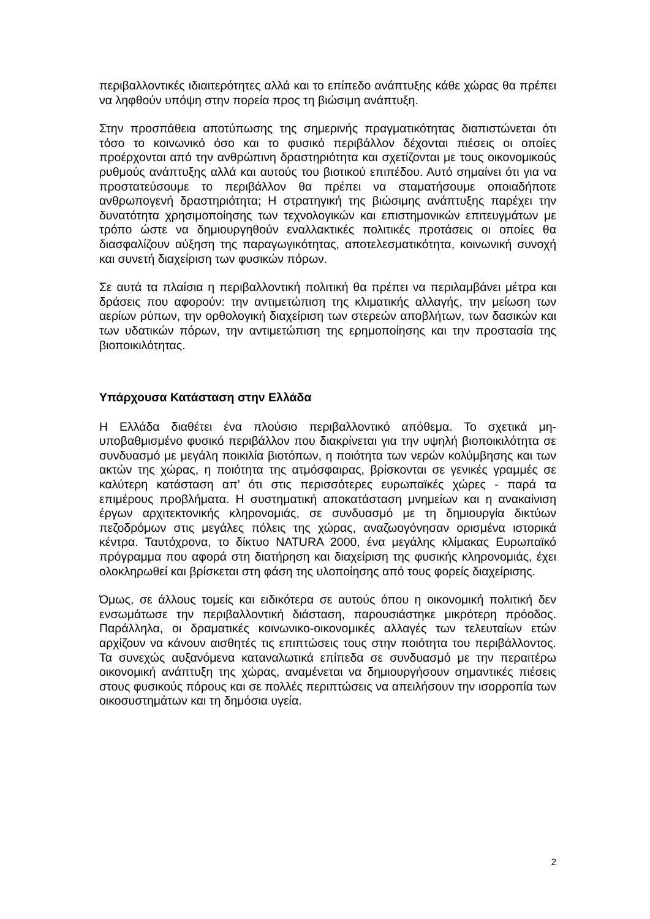περιβαλλοντικές ιδιαιτερότητες αλλά και το επίπεδο ανάπτυξης κάθε χώρας θα πρέπει να ληφθούν υπόψη στην πορεία προς τη βιώσιμη ανάπτυξη.
Στην προσπάθεια αποτύπωσης της σημερινής πραγματικότητας διαπιστώνεται ότι τόσο το κοινωνικό όσο και το φυσικό περιβάλλον δέχονται πιέσεις οι οποίες προέρχονται από την ανθρώπινη δραστηριότητα και σχετίζονται με τους οικονομικούς ρυθμούς ανάπτυξης αλλά και αυτούς του βιοτικού επιπέδου. Αυτό σημαίνει ότι για να προστατεύσουμε το περιβάλλον θα πρέπει να σταματήσουμε οποιαδήποτε ανθρωπογενή δραστηριότητα; Η στρατηγική της βιώσιμης ανάπτυξης παρέχει την δυνατότητα χρησιμοποίησης των τεχνολογικών και επιστημονικών επιτευγμάτων με τρόπο ώστε να δημιουργηθούν εναλλακτικές πολιτικές προτάσεις οι οποίες θα διασφαλίζουν αύξηση της παραγωγικότητας, αποτελεσματικότητα, κοινωνική συνοχή και συνετή διαχείριση των φυσικών πόρων.
Σε αυτά τα πλαίσια η περιβαλλοντική πολιτική θα πρέπει να περιλαμβάνει μέτρα και δράσεις που αφορούν: την αντιμετώπιση της κλιματικής αλλαγής, την μείωση των αερίων ρύπων, την ορθολογική διαχείριση των στερεών αποβλήτων, των δασικών και των υδατικών πόρων, την αντιμετώπιση της ερημοποίησης και την προστασία της βιοποικιλότητας.
Υπάρχουσα Κατάσταση στην Ελλάδα
Η Ελλάδα διαθέτει ένα πλούσιο περιβαλλοντικό απόθεμα. Το σχετικά μη-υποβαθμισμένο φυσικό περιβάλλον που διακρίνεται για την υψηλή βιοποικιλότητα σε συνδυασμό με μεγάλη ποικιλία βιοτόπων, η ποιότητα των νερών κολύμβησης και των ακτών της χώρας, η ποιότητα της ατμόσφαιρας, βρίσκονται σε γενικές γραμμές σε καλύτερη κατάσταση απ’ ότι στις περισσότερες ευρωπαϊκές χώρες - παρά τα επιμέρους προβλήματα. Η συστηματική αποκατάσταση μνημείων και η ανακαίνιση έργων αρχιτεκτονικής κληρονομιάς, σε συνδυασμό με τη δημιουργία δικτύων πεζοδρόμων στις μεγάλες πόλεις της χώρας, αναζωογόνησαν ορισμένα ιστορικά κέντρα. Ταυτόχρονα, το δίκτυο NATURA 2000, ένα μεγάλης κλίμακας Ευρωπαϊκό πρόγραμμα που αφορά στη διατήρηση και διαχείριση της φυσικής κληρονομιάς, έχει ολοκληρωθεί και βρίσκεται στη φάση της υλοποίησης από τους φορείς διαχείρισης.
Όμως, σε άλλους τομείς και ειδικότερα σε αυτούς όπου η οικονομική πολιτική δεν ενσωμάτωσε την περιβαλλοντική διάσταση, παρουσιάστηκε μικρότερη πρόοδος. Παράλληλα, οι δραματικές κοινωνικο-οικονομικές αλλαγές των τελευταίων ετών αρχίζουν να κάνουν αισθητές τις επιπτώσεις τους στην ποιότητα του περιβάλλοντος. Τα συνεχώς αυξανόμενα καταναλωτικά επίπεδα σε συνδυασμό με την περαιτέρω οικονομική ανάπτυξη της χώρας, αναμένεται να δημιουργήσουν σημαντικές πιέσεις στους φυσικούς πόρους και σε πολλές περιπτώσεις να απειλήσουν την ισορροπία των οικοσυστημάτων και τη δημόσια υγεία.
2